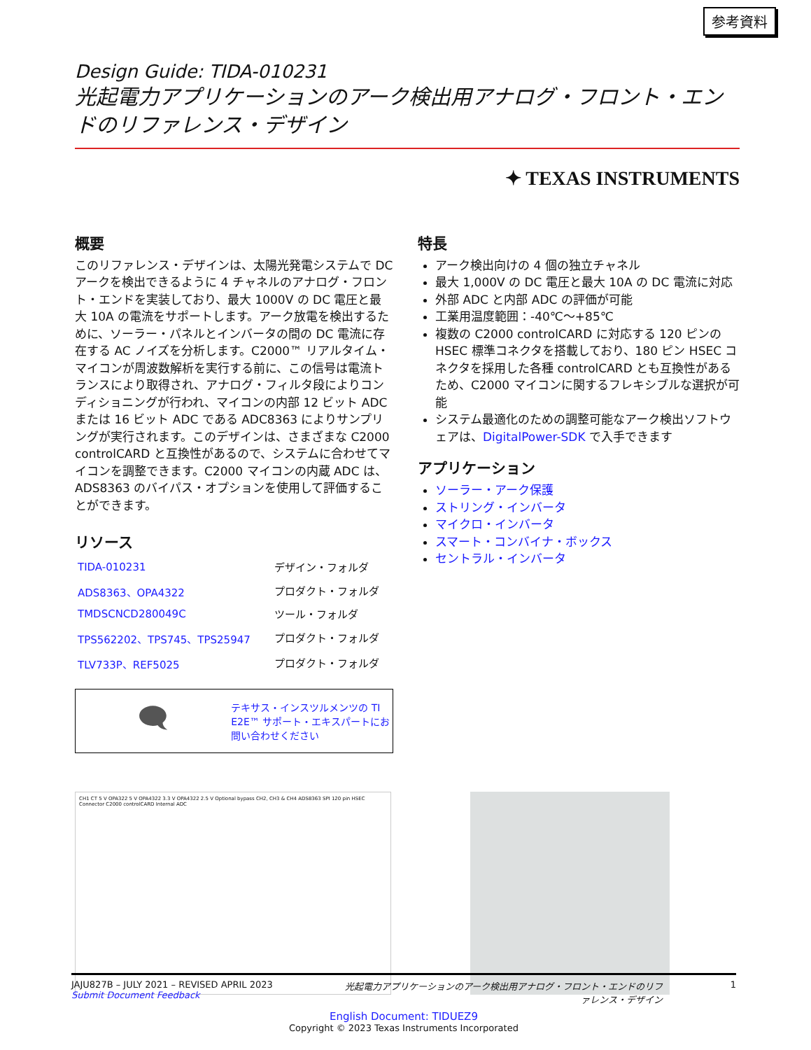参考資料
Design Guide: TIDA-010231
光起電力アプリケーションのアーク検出用アナログ・フロント・エンドのリファレンス・デザイン
✦ TEXAS INSTRUMENTS
概要
このリファレンス・デザインは、太陽光発電システムで DC アークを検出できるように 4 チャネルのアナログ・フロント・エンドを実装しており、最大 1000V の DC 電圧と最大 10A の電流をサポートします。アーク放電を検出するために、ソーラー・パネルとインバータの間の DC 電流に存在する AC ノイズを分析します。C2000™ リアルタイム・マイコンが周波数解析を実行する前に、この信号は電流トランスにより取得され、アナログ・フィルタ段によりコンディショニングが行われ、マイコンの内部 12 ビット ADC または 16 ビット ADC である ADC8363 によりサンプリングが実行されます。このデザインは、さまざまな C2000 controlCARD と互換性があるので、システムに合わせてマイコンを調整できます。C2000 マイコンの内蔵 ADC は、ADS8363 のバイパス・オプションを使用して評価することができます。
リソース
| TIDA-010231 | デザイン・フォルダ |
| ADS8363、OPA4322 | プロダクト・フォルダ |
| TMDSCNCD280049C | ツール・フォルダ |
| TPS562202、TPS745、TPS25947 | プロダクト・フォルダ |
| TLV733P、REF5025 | プロダクト・フォルダ |
🗨
テキサス・インスツルメンツの TI E2E™ サポート・エキスパートにお問い合わせください
特長
アーク検出向けの 4 個の独立チャネル
最大 1,000V の DC 電圧と最大 10A の DC 電流に対応
外部 ADC と内部 ADC の評価が可能
工業用温度範囲：-40℃～+85℃
複数の C2000 controlCARD に対応する 120 ピンの HSEC 標準コネクタを搭載しており、180 ピン HSEC コネクタを採用した各種 controlCARD とも互換性があるため、C2000 マイコンに関するフレキシブルな選択が可能
システム最適化のための調整可能なアーク検出ソフトウェアは、DigitalPower-SDK で入手できます
アプリケーション
ソーラー・アーク保護
ストリング・インバータ
マイクロ・インバータ
スマート・コンバイナ・ボックス
セントラル・インバータ
CH1 CT 5 V OPA322 5 V OPA4322 3.3 V OPA4322 2.5 V Optional bypass CH2, CH3 & CH4 ADS8363 SPI 120 pin HSEC Connector C2000 controlCARD Internal ADC
JAJU827B – JULY 2021 – REVISED APRIL 2023
Submit Document Feedback
光起電力アプリケーションのアーク検出用アナログ・フロント・エンドのリファレンス・デザイン
1
English Document: TIDUEZ9
Copyright © 2023 Texas Instruments Incorporated